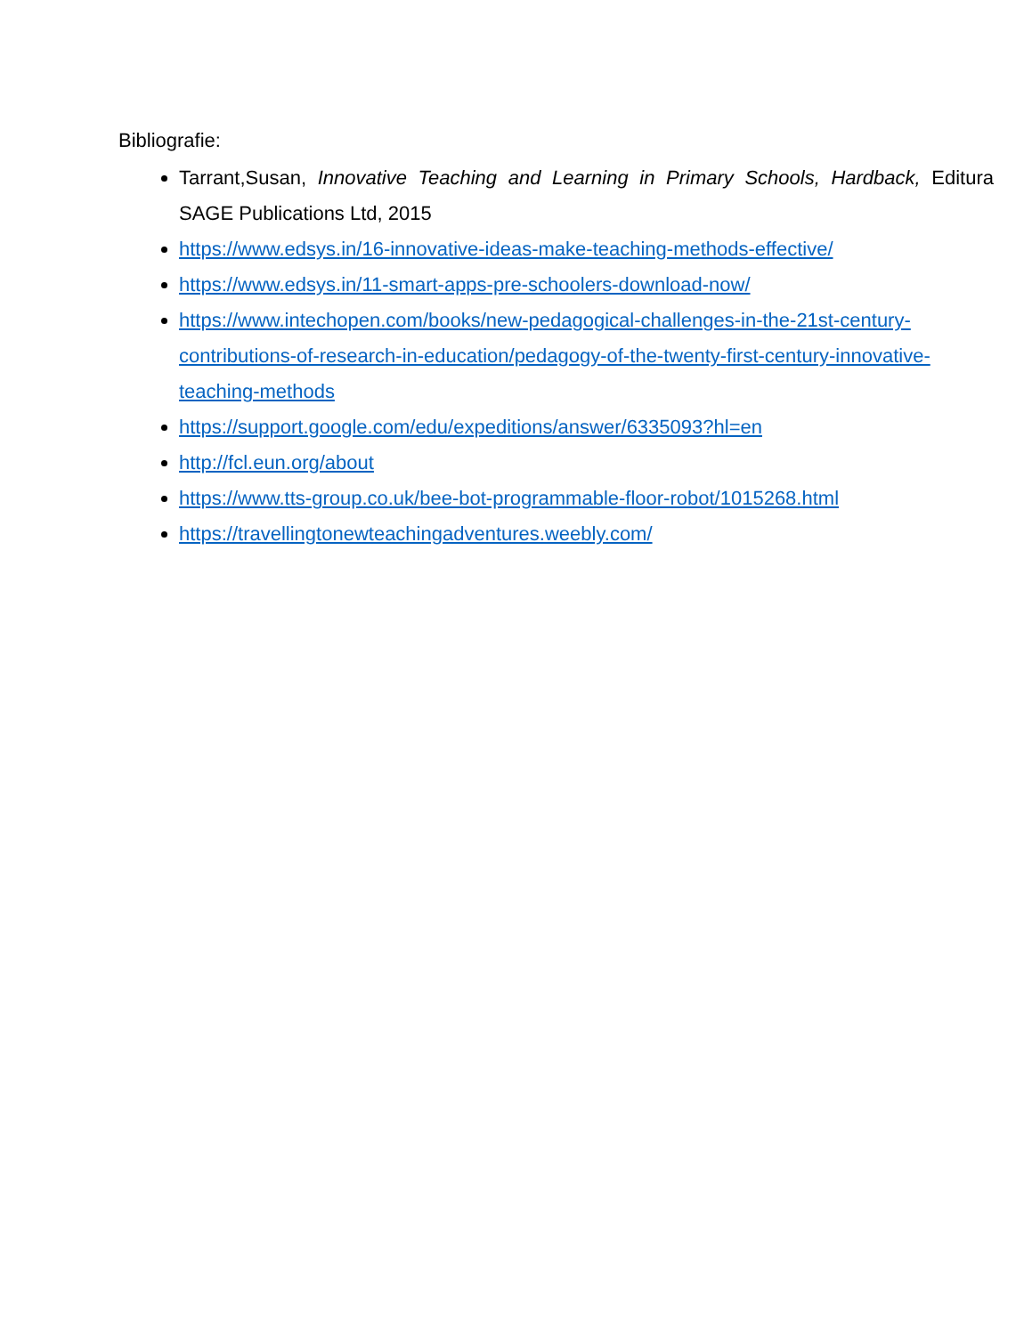Bibliografie:
Tarrant,Susan, Innovative Teaching and Learning in Primary Schools, Hardback, Editura SAGE Publications Ltd, 2015
https://www.edsys.in/16-innovative-ideas-make-teaching-methods-effective/
https://www.edsys.in/11-smart-apps-pre-schoolers-download-now/
https://www.intechopen.com/books/new-pedagogical-challenges-in-the-21st-century-contributions-of-research-in-education/pedagogy-of-the-twenty-first-century-innovative-teaching-methods
https://support.google.com/edu/expeditions/answer/6335093?hl=en
http://fcl.eun.org/about
https://www.tts-group.co.uk/bee-bot-programmable-floor-robot/1015268.html
https://travellingtonewteachingadventures.weebly.com/